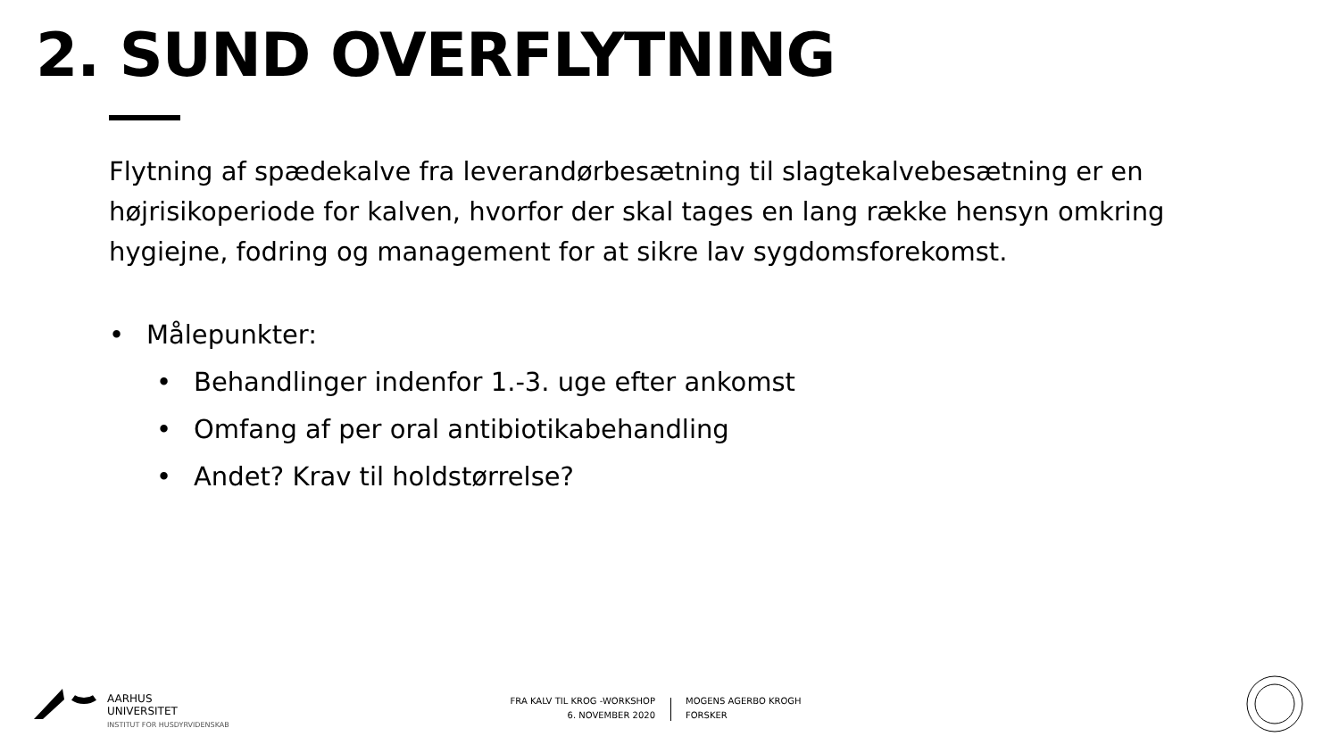2. SUND OVERFLYTNING
Flytning af spædekalve fra leverandørbesætning til slagtekalvebesætning er en højrisikoperiode for kalven, hvorfor der skal tages en lang række hensyn omkring hygiejne, fodring og management for at sikre lav sygdomsforekomst.
• Målepunkter:
• Behandlinger indenfor 1.-3. uge efter ankomst
• Omfang af per oral antibiotikabehandling
• Andet? Krav til holdstørrelse?
AARHUS
UNIVERSITET
INSTITUT FOR HUSDYRVIDENSKAB
FRA KALV TIL KROG -WORKSHOP
6. NOVEMBER 2020
MOGENS AGERBO KROGH
FORSKER